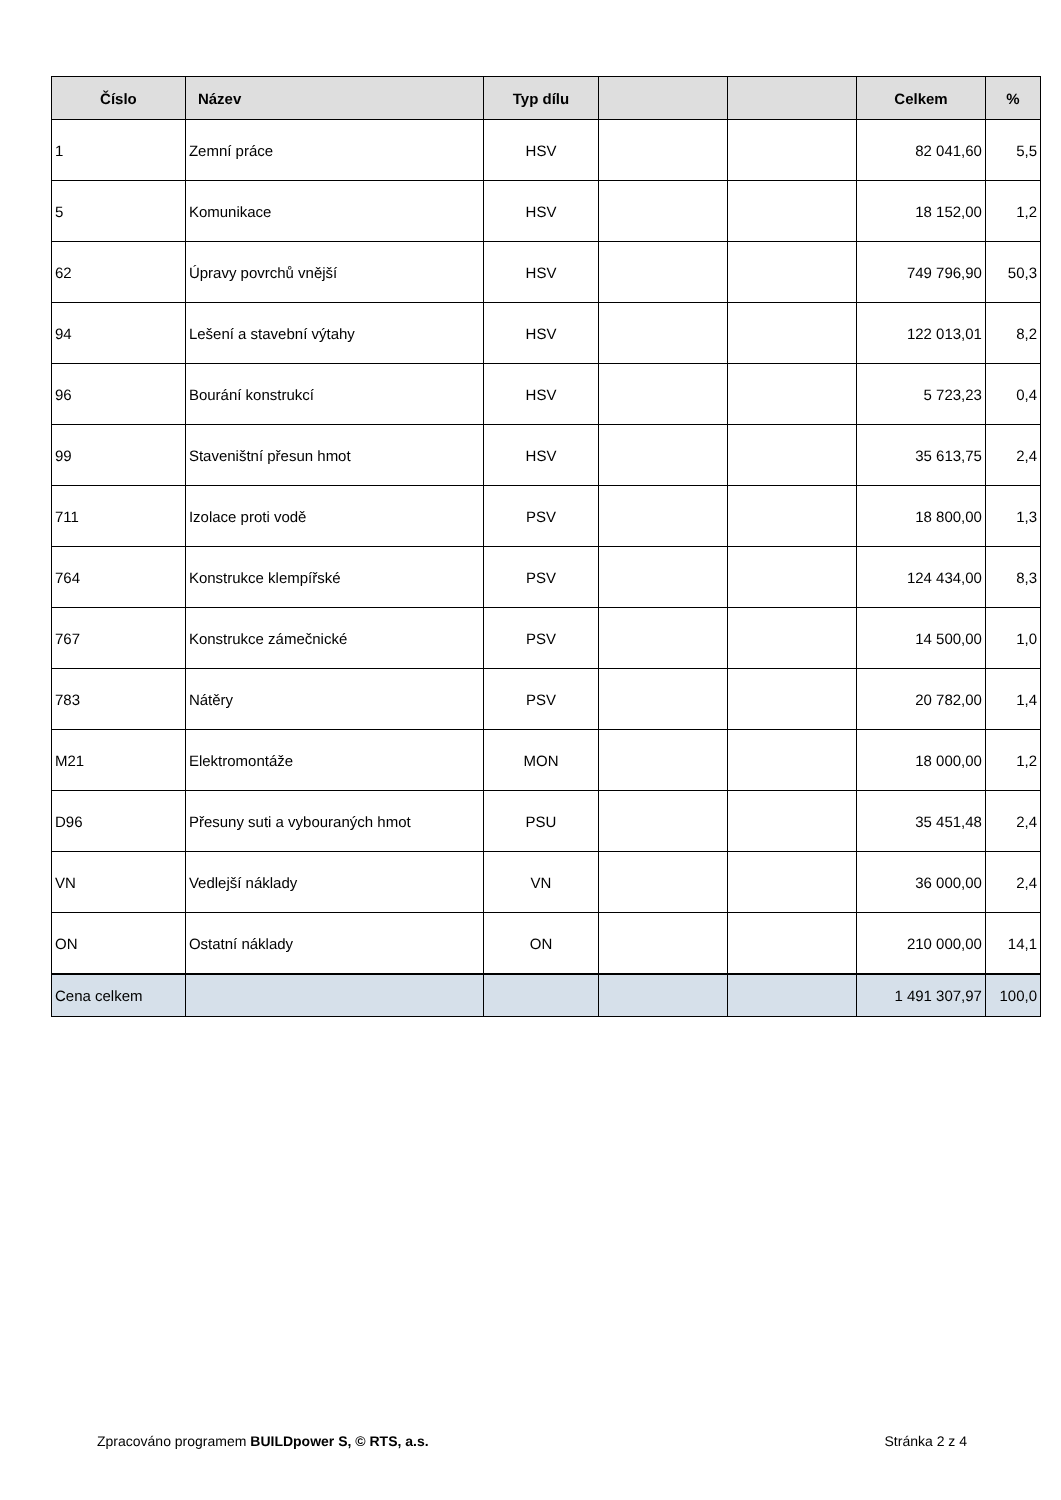| Číslo | Název | Typ dílu | | | Celkem | % |
| --- | --- | --- | --- | --- | --- | --- |
| 1 | Zemní práce | HSV | | | 82 041,60 | 5,5 |
| 5 | Komunikace | HSV | | | 18 152,00 | 1,2 |
| 62 | Úpravy povrchů vnější | HSV | | | 749 796,90 | 50,3 |
| 94 | Lešení a stavební výtahy | HSV | | | 122 013,01 | 8,2 |
| 96 | Bourání konstrukcí | HSV | | | 5 723,23 | 0,4 |
| 99 | Staveništní přesun hmot | HSV | | | 35 613,75 | 2,4 |
| 711 | Izolace proti vodě | PSV | | | 18 800,00 | 1,3 |
| 764 | Konstrukce klempířské | PSV | | | 124 434,00 | 8,3 |
| 767 | Konstrukce zámečnické | PSV | | | 14 500,00 | 1,0 |
| 783 | Nátěry | PSV | | | 20 782,00 | 1,4 |
| M21 | Elektromontáže | MON | | | 18 000,00 | 1,2 |
| D96 | Přesuny suti a vybouraných hmot | PSU | | | 35 451,48 | 2,4 |
| VN | Vedlejší náklady | VN | | | 36 000,00 | 2,4 |
| ON | Ostatní náklady | ON | | | 210 000,00 | 14,1 |
| Cena celkem | | | | | 1 491 307,97 | 100,0 |
Zpracováno programem BUILDpower S, © RTS, a.s. Stránka 2 z 4